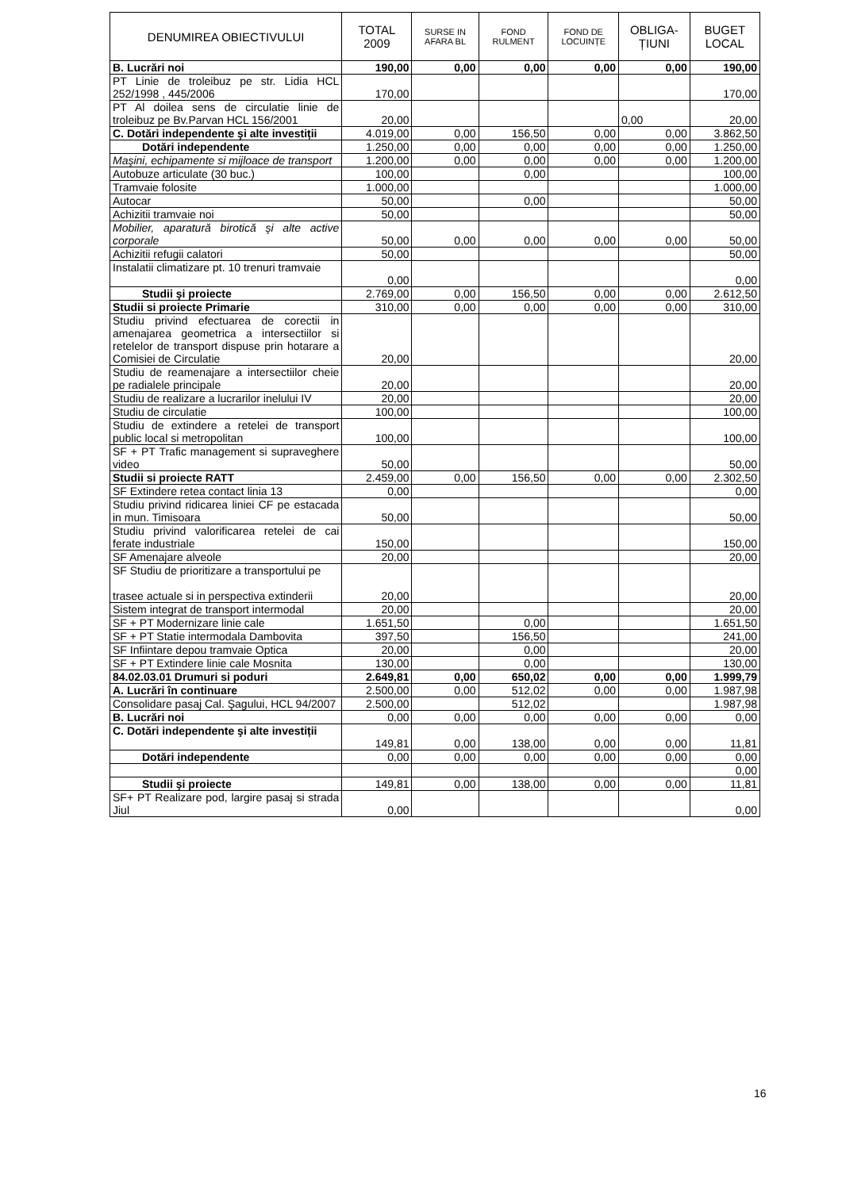| DENUMIREA OBIECTIVULUI | TOTAL 2009 | SURSE IN AFARA BL | FOND RULMENT | FOND DE LOCUINȚE | OBLIGA-ȚIUNI | BUGET LOCAL |
| --- | --- | --- | --- | --- | --- | --- |
| B. Lucrări noi | 190,00 | 0,00 | 0,00 | 0,00 | 0,00 | 190,00 |
| PT Linie de troleibuz pe str. Lidia HCL 252/1998 , 445/2006 | 170,00 | | | | | 170,00 |
| PT Al doilea sens de circulatie linie de troleibuz pe Bv.Parvan HCL 156/2001 | 20,00 | | | | 0,00 | 20,00 |
| C. Dotări independente şi alte investiții | 4.019,00 | 0,00 | 156,50 | 0,00 | 0,00 | 3.862,50 |
| Dotări independente | 1.250,00 | 0,00 | 0,00 | 0,00 | 0,00 | 1.250,00 |
| Maşini, echipamente si mijloace de transport | 1.200,00 | 0,00 | 0,00 | 0,00 | 0,00 | 1.200,00 |
| Autobuze articulate (30 buc.) | 100,00 | | 0,00 | | | 100,00 |
| Tramvaie folosite | 1.000,00 | | | | | 1.000,00 |
| Autocar | 50,00 | | 0,00 | | | 50,00 |
| Achizitii tramvaie noi | 50,00 | | | | | 50,00 |
| Mobilier, aparatură birotică şi alte active corporale | 50,00 | 0,00 | 0,00 | 0,00 | 0,00 | 50,00 |
| Achizitii refugii calatori | 50,00 | | | | | 50,00 |
| Instalatii climatizare pt. 10 trenuri tramvaie | 0,00 | | | | | 0,00 |
| Studii şi proiecte | 2.769,00 | 0,00 | 156,50 | 0,00 | 0,00 | 2.612,50 |
| Studii si proiecte Primarie | 310,00 | 0,00 | 0,00 | 0,00 | 0,00 | 310,00 |
| Studiu privind efectuarea de corectii in amenajarea geometrica a intersectiilor si retelelor de transport dispuse prin hotarare a Comisiei de Circulatie | 20,00 | | | | | 20,00 |
| Studiu de reamenajare a intersectiilor cheie pe radialele principale | 20,00 | | | | | 20,00 |
| Studiu de realizare a lucrarilor inelului IV | 20,00 | | | | | 20,00 |
| Studiu de circulatie | 100,00 | | | | | 100,00 |
| Studiu de extindere a retelei de transport public local si metropolitan | 100,00 | | | | | 100,00 |
| SF + PT Trafic management si supraveghere video | 50,00 | | | | | 50,00 |
| Studii si proiecte RATT | 2.459,00 | 0,00 | 156,50 | 0,00 | 0,00 | 2.302,50 |
| SF Extindere retea contact linia 13 | 0,00 | | | | | 0,00 |
| Studiu privind ridicarea liniei CF pe estacada in mun. Timisoara | 50,00 | | | | | 50,00 |
| Studiu privind valorificarea retelei de cai ferate industriale | 150,00 | | | | | 150,00 |
| SF Amenajare alveole | 20,00 | | | | | 20,00 |
| SF Studiu de prioritizare a transportului pe trasee actuale si in perspectiva extinderii | 20,00 | | | | | 20,00 |
| Sistem integrat de transport intermodal | 20,00 | | | | | 20,00 |
| SF + PT Modernizare linie cale | 1.651,50 | | 0,00 | | | 1.651,50 |
| SF + PT Statie intermodala Dambovita | 397,50 | | 156,50 | | | 241,00 |
| SF Infiintare depou tramvaie Optica | 20,00 | | 0,00 | | | 20,00 |
| SF + PT Extindere linie cale Mosnita | 130,00 | | 0,00 | | | 130,00 |
| 84.02.03.01 Drumuri si poduri | 2.649,81 | 0,00 | 650,02 | 0,00 | 0,00 | 1.999,79 |
| A. Lucrări în continuare | 2.500,00 | 0,00 | 512,02 | 0,00 | 0,00 | 1.987,98 |
| Consolidare pasaj Cal. Şagului, HCL 94/2007 | 2.500,00 | | 512,02 | | | 1.987,98 |
| B. Lucrări noi | 0,00 | 0,00 | 0,00 | 0,00 | 0,00 | 0,00 |
| C. Dotări independente şi alte investiții | 149,81 | 0,00 | 138,00 | 0,00 | 0,00 | 11,81 |
| Dotări independente | 0,00 | 0,00 | 0,00 | 0,00 | 0,00 | 0,00 |
| | | | | | | 0,00 |
| Studii şi proiecte | 149,81 | 0,00 | 138,00 | 0,00 | 0,00 | 11,81 |
| SF+ PT Realizare pod, largire pasaj si strada Jiul | 0,00 | | | | | 0,00 |
16